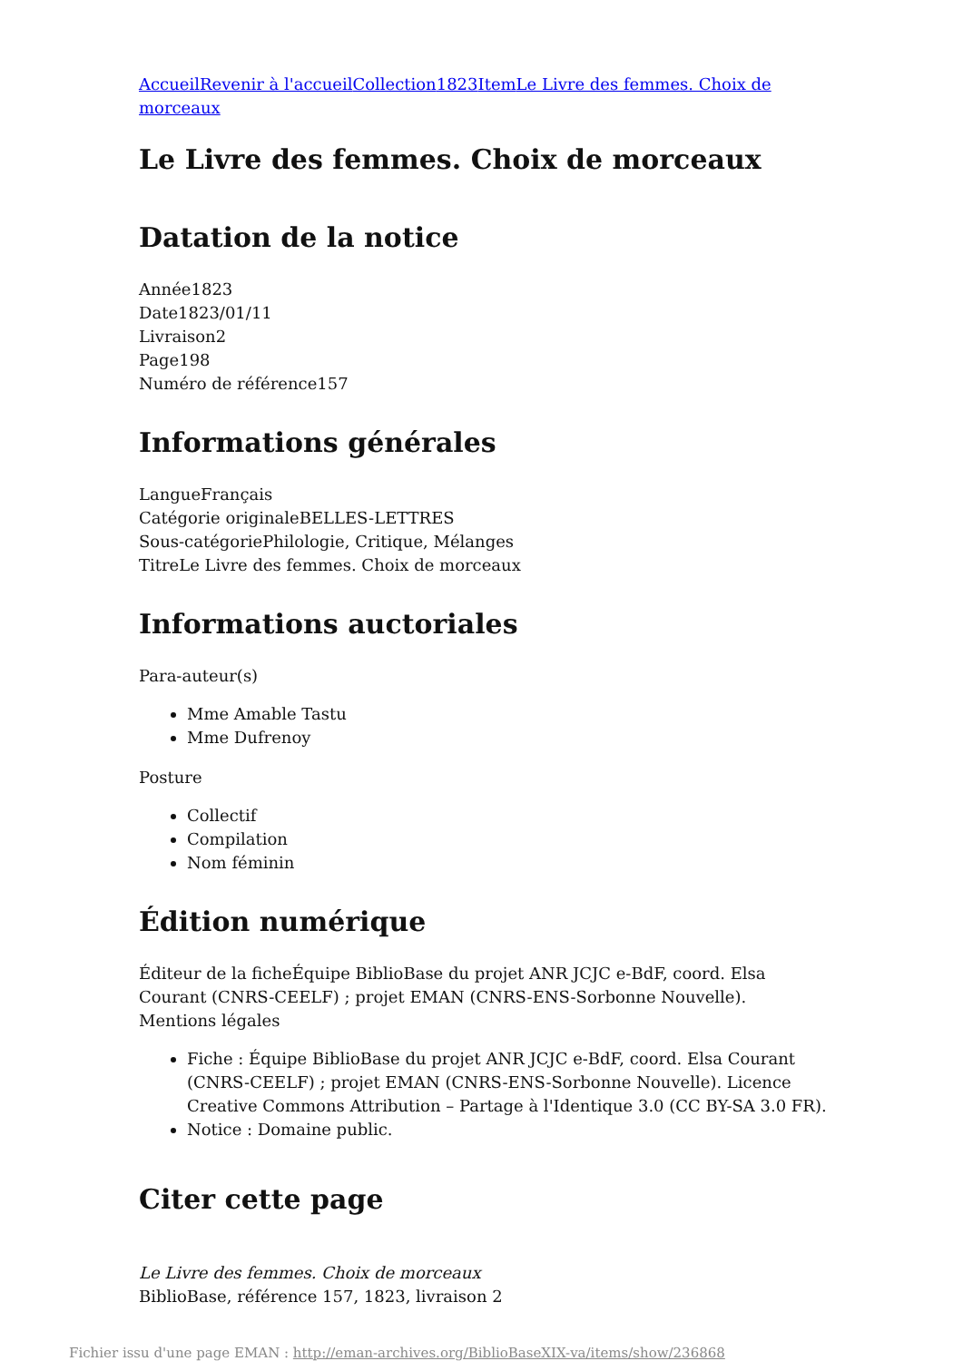Accueil Revenir à l'accueil Collection 1823 Item Le Livre des femmes. Choix de morceaux
Le Livre des femmes. Choix de morceaux
Datation de la notice
Année1823
Date1823/01/11
Livraison2
Page198
Numéro de référence157
Informations générales
LangueFrançais
Catégorie originaleBELLES-LETTRES
Sous-catégoriePhilologie, Critique, Mélanges
TitreLe Livre des femmes. Choix de morceaux
Informations auctoriales
Para-auteur(s)
Mme Amable Tastu
Mme Dufrenoy
Posture
Collectif
Compilation
Nom féminin
Édition numérique
Éditeur de la ficheÉquipe BiblioBase du projet ANR JCJC e-BdF, coord. Elsa Courant (CNRS-CEELF) ; projet EMAN (CNRS-ENS-Sorbonne Nouvelle).
Mentions légales
Fiche : Équipe BiblioBase du projet ANR JCJC e-BdF, coord. Elsa Courant (CNRS-CEELF) ; projet EMAN (CNRS-ENS-Sorbonne Nouvelle). Licence Creative Commons Attribution – Partage à l'Identique 3.0 (CC BY-SA 3.0 FR).
Notice : Domaine public.
Citer cette page
Le Livre des femmes. Choix de morceaux
BiblioBase, référence 157, 1823, livraison 2
Fichier issu d'une page EMAN : http://eman-archives.org/BiblioBaseXIX-va/items/show/236868